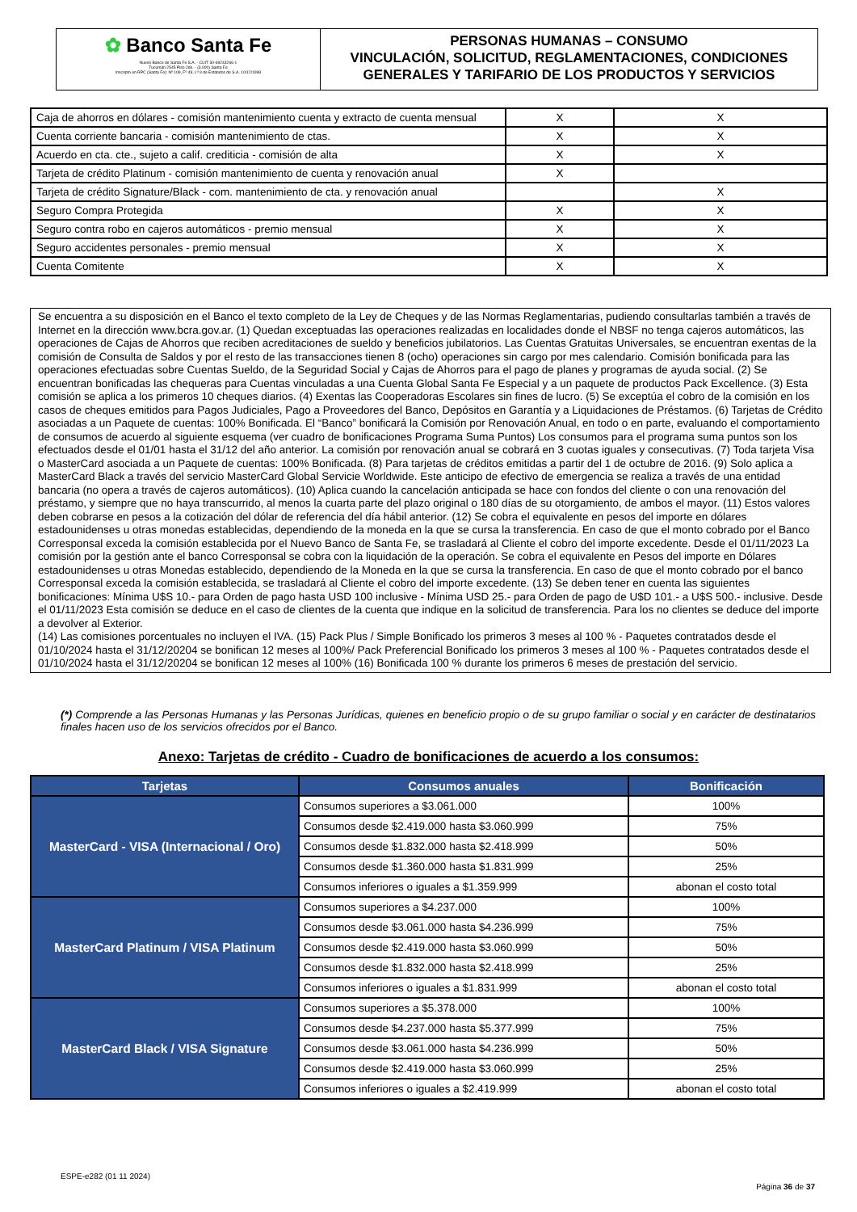✿ Banco Santa Fe
Nuevo Banco de Santa Fe S.A. - CUIT 30-69243266-1
Tucumán 2545 Piso 2do. - (3.000) Santa Fe
Inscripto en RPC (Santa Fe): Nº 109, Fº 49, Lº 9 de Estatutos de S.A. 10/12/1998
PERSONAS HUMANAS – CONSUMO
VINCULACIÓN, SOLICITUD, REGLAMENTACIONES, CONDICIONES GENERALES Y TARIFARIO DE LOS PRODUCTOS Y SERVICIOS
| Caja de ahorros en dólares - comisión mantenimiento cuenta y extracto de cuenta mensual | X | X |
| Cuenta corriente bancaria - comisión mantenimiento de ctas. | X | X |
| Acuerdo en cta. cte., sujeto a calif. crediticia - comisión de alta | X | X |
| Tarjeta de crédito Platinum - comisión mantenimiento de cuenta y renovación anual | X | |
| Tarjeta de crédito Signature/Black - com. mantenimiento de cta. y renovación anual | | X |
| Seguro Compra Protegida | X | X |
| Seguro contra robo en cajeros automáticos - premio mensual | X | X |
| Seguro accidentes personales - premio mensual | X | X |
| Cuenta Comitente | X | X |
Se encuentra a su disposición en el Banco el texto completo de la Ley de Cheques y de las Normas Reglamentarias, pudiendo consultarlas también a través de Internet en la dirección www.bcra.gov.ar. (1) Quedan exceptuadas las operaciones realizadas en localidades donde el NBSF no tenga cajeros automáticos, las operaciones de Cajas de Ahorros que reciben acreditaciones de sueldo y beneficios jubilatorios. Las Cuentas Gratuitas Universales, se encuentran exentas de la comisión de Consulta de Saldos y por el resto de las transacciones tienen 8 (ocho) operaciones sin cargo por mes calendario. Comisión bonificada para las operaciones efectuadas sobre Cuentas Sueldo, de la Seguridad Social y Cajas de Ahorros para el pago de planes y programas de ayuda social. (2) Se encuentran bonificadas las chequeras para Cuentas vinculadas a una Cuenta Global Santa Fe Especial y a un paquete de productos Pack Excellence. (3) Esta comisión se aplica a los primeros 10 cheques diarios. (4) Exentas las Cooperadoras Escolares sin fines de lucro. (5) Se exceptúa el cobro de la comisión en los casos de cheques emitidos para Pagos Judiciales, Pago a Proveedores del Banco, Depósitos en Garantía y a Liquidaciones de Préstamos. (6) Tarjetas de Crédito asociadas a un Paquete de cuentas: 100% Bonificada. El “Banco” bonificará la Comisión por Renovación Anual, en todo o en parte, evaluando el comportamiento de consumos de acuerdo al siguiente esquema (ver cuadro de bonificaciones Programa Suma Puntos) Los consumos para el programa suma puntos son los efectuados desde el 01/01 hasta el 31/12 del año anterior. La comisión por renovación anual se cobrará en 3 cuotas iguales y consecutivas. (7) Toda tarjeta Visa o MasterCard asociada a un Paquete de cuentas: 100% Bonificada. (8) Para tarjetas de créditos emitidas a partir del 1 de octubre de 2016. (9) Solo aplica a MasterCard Black a través del servicio MasterCard Global Servicie Worldwide. Este anticipo de efectivo de emergencia se realiza a través de una entidad bancaria (no opera a través de cajeros automáticos). (10) Aplica cuando la cancelación anticipada se hace con fondos del cliente o con una renovación del préstamo, y siempre que no haya transcurrido, al menos la cuarta parte del plazo original o 180 días de su otorgamiento, de ambos el mayor. (11) Estos valores deben cobrarse en pesos a la cotización del dólar de referencia del día hábil anterior. (12) Se cobra el equivalente en pesos del importe en dólares estadounidenses u otras monedas establecidas, dependiendo de la moneda en la que se cursa la transferencia. En caso de que el monto cobrado por el Banco Corresponsal exceda la comisión establecida por el Nuevo Banco de Santa Fe, se trasladará al Cliente el cobro del importe excedente. Desde el 01/11/2023 La comisión por la gestión ante el banco Corresponsal se cobra con la liquidación de la operación. Se cobra el equivalente en Pesos del importe en Dólares estadounidenses u otras Monedas establecido, dependiendo de la Moneda en la que se cursa la transferencia. En caso de que el monto cobrado por el banco Corresponsal exceda la comisión establecida, se trasladará al Cliente el cobro del importe excedente. (13) Se deben tener en cuenta las siguientes bonificaciones: Mínima U$S 10.- para Orden de pago hasta USD 100 inclusive - Mínima USD 25.- para Orden de pago de U$D 101.- a U$S 500.- inclusive. Desde el 01/11/2023 Esta comisión se deduce en el caso de clientes de la cuenta que indique en la solicitud de transferencia. Para los no clientes se deduce del importe a devolver al Exterior.
(14) Las comisiones porcentuales no incluyen el IVA. (15) Pack Plus / Simple Bonificado los primeros 3 meses al 100 % - Paquetes contratados desde el 01/10/2024 hasta el 31/12/20204 se bonifican 12 meses al 100%/ Pack Preferencial Bonificado los primeros 3 meses al 100 % - Paquetes contratados desde el 01/10/2024 hasta el 31/12/20204 se bonifican 12 meses al 100% (16) Bonificada 100 % durante los primeros 6 meses de prestación del servicio.
(*) Comprende a las Personas Humanas y las Personas Jurídicas, quienes en beneficio propio o de su grupo familiar o social y en carácter de destinatarios finales hacen uso de los servicios ofrecidos por el Banco.
Anexo: Tarjetas de crédito - Cuadro de bonificaciones de acuerdo a los consumos:
| Tarjetas | Consumos anuales | Bonificación |
| --- | --- | --- |
| MasterCard - VISA (Internacional / Oro) | Consumos superiores a $3.061.000 | 100% |
| | Consumos desde $2.419.000 hasta $3.060.999 | 75% |
| | Consumos desde $1.832.000 hasta $2.418.999 | 50% |
| | Consumos desde $1.360.000 hasta $1.831.999 | 25% |
| | Consumos inferiores o iguales a $1.359.999 | abonan el costo total |
| MasterCard Platinum / VISA Platinum | Consumos superiores a $4.237.000 | 100% |
| | Consumos desde $3.061.000 hasta $4.236.999 | 75% |
| | Consumos desde $2.419.000 hasta $3.060.999 | 50% |
| | Consumos desde $1.832.000 hasta $2.418.999 | 25% |
| | Consumos inferiores o iguales a $1.831.999 | abonan el costo total |
| MasterCard Black / VISA Signature | Consumos superiores a $5.378.000 | 100% |
| | Consumos desde $4.237.000 hasta $5.377.999 | 75% |
| | Consumos desde $3.061.000 hasta $4.236.999 | 50% |
| | Consumos desde $2.419.000 hasta $3.060.999 | 25% |
| | Consumos inferiores o iguales a $2.419.999 | abonan el costo total |
ESPE-e282 (01 11 2024)
Página 36 de 37